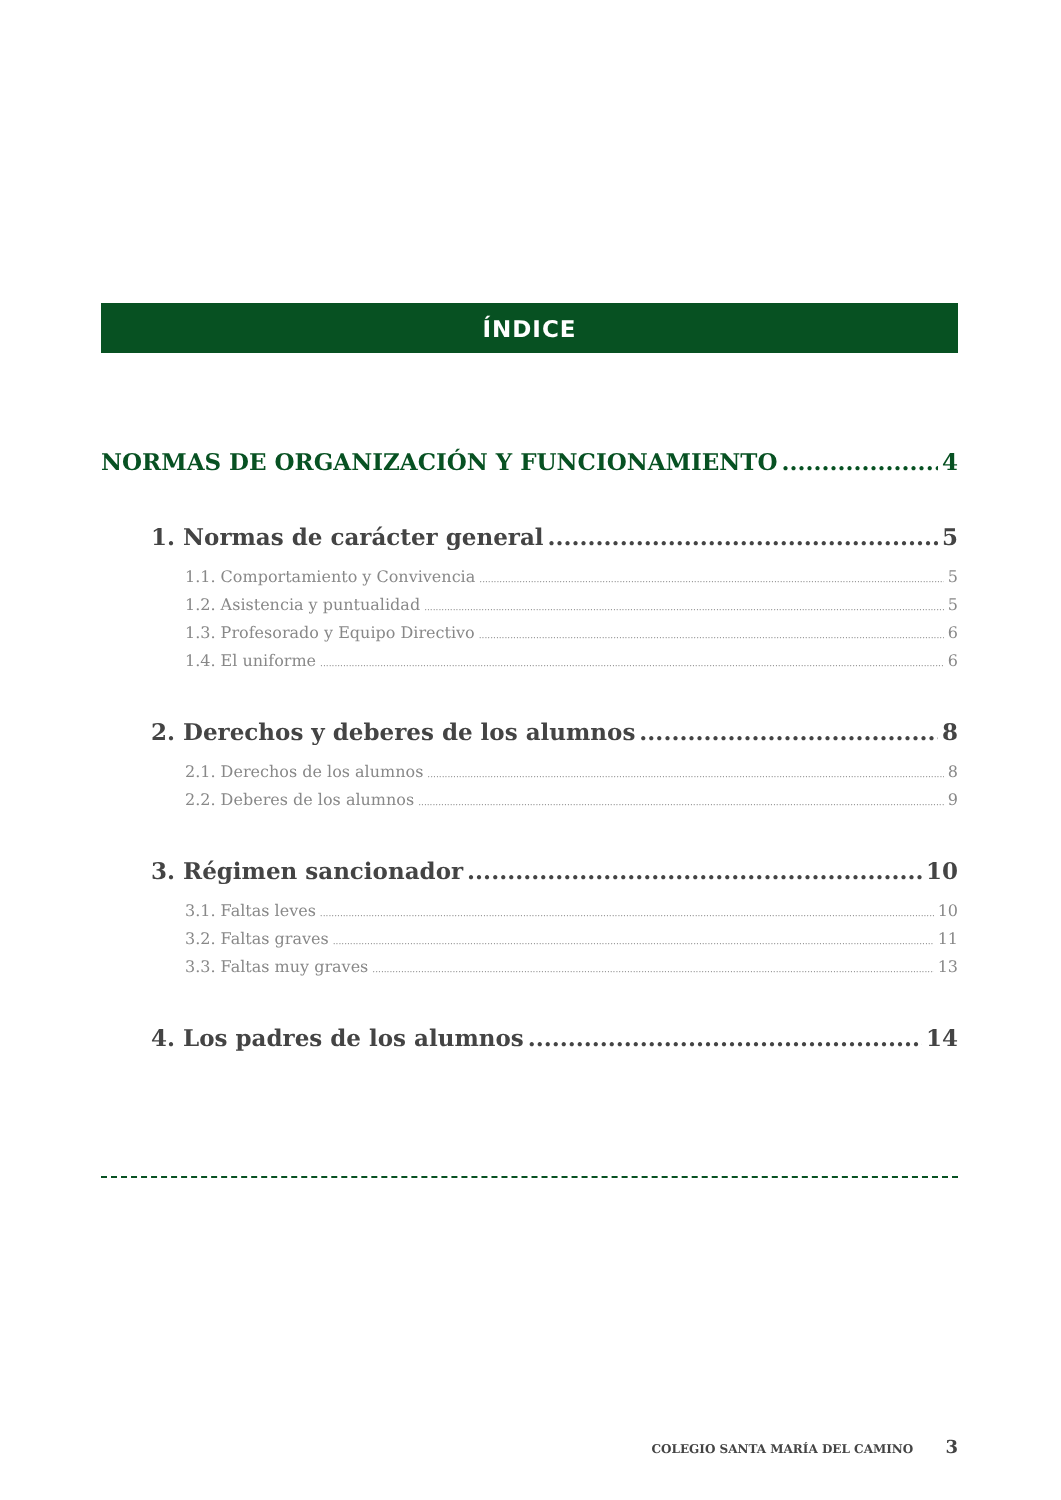ÍNDICE
NORMAS DE ORGANIZACIÓN Y FUNCIONAMIENTO 4
1. Normas de carácter general 5
1.1. Comportamiento y Convivencia 5
1.2. Asistencia y puntualidad 5
1.3. Profesorado y Equipo Directivo 6
1.4. El uniforme 6
2. Derechos y deberes de los alumnos 8
2.1. Derechos de los alumnos 8
2.2. Deberes de los alumnos 9
3. Régimen sancionador 10
3.1. Faltas leves 10
3.2. Faltas graves 11
3.3. Faltas muy graves 13
4. Los padres de los alumnos 14
COLEGIO SANTA MARÍA DEL CAMINO 3